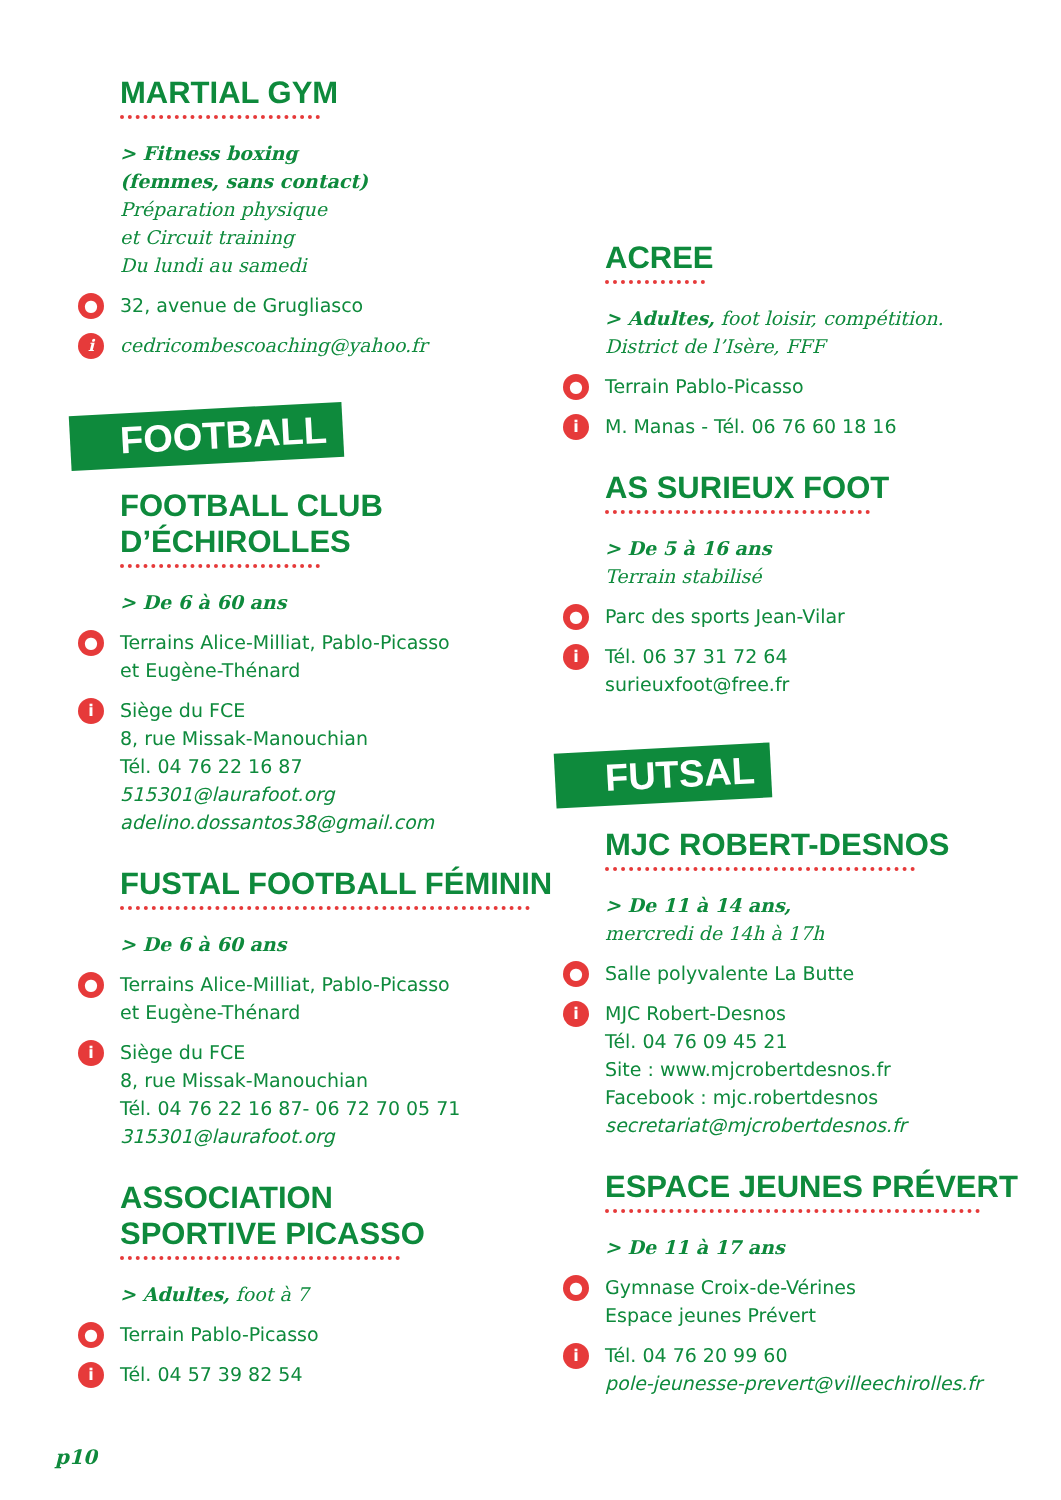MARTIAL GYM
> Fitness boxing
(femmes, sans contact)
Préparation physique
et Circuit training
Du lundi au samedi
● 32, avenue de Grugliasco
i cedricombescoaching@yahoo.fr
FOOTBALL
FOOTBALL CLUB
D’ÉCHIROLLES
> De 6 à 60 ans
● Terrains Alice-Milliat, Pablo-Picasso
et Eugène-Thénard
i Siège du FCE
8, rue Missak-Manouchian
Tél. 04 76 22 16 87
515301@laurafoot.org
adelino.dossantos38@gmail.com
FUSTAL FOOTBALL FÉMININ
> De 6 à 60 ans
● Terrains Alice-Milliat, Pablo-Picasso
et Eugène-Thénard
i Siège du FCE
8, rue Missak-Manouchian
Tél. 04 76 22 16 87- 06 72 70 05 71
315301@laurafoot.org
ASSOCIATION
SPORTIVE PICASSO
> Adultes, foot à 7
● Terrain Pablo-Picasso
i Tél. 04 57 39 82 54
ACREE
> Adultes, foot loisir, compétition.
District de l’Isère, FFF
● Terrain Pablo-Picasso
i M. Manas - Tél. 06 76 60 18 16
AS SURIEUX FOOT
> De 5 à 16 ans
Terrain stabilisé
● Parc des sports Jean-Vilar
i Tél. 06 37 31 72 64
surieuxfoot@free.fr
FUTSAL
MJC ROBERT-DESNOS
> De 11 à 14 ans,
mercredi de 14h à 17h
● Salle polyvalente La Butte
i MJC Robert-Desnos
Tél. 04 76 09 45 21
Site : www.mjcrobertdesnos.fr
Facebook : mjc.robertdesnos
secretariat@mjcrobertdesnos.fr
ESPACE JEUNES PRÉVERT
> De 11 à 17 ans
● Gymnase Croix-de-Vérines
Espace jeunes Prévert
i Tél. 04 76 20 99 60
pole-jeunesse-prevert@villeechirolles.fr
p10